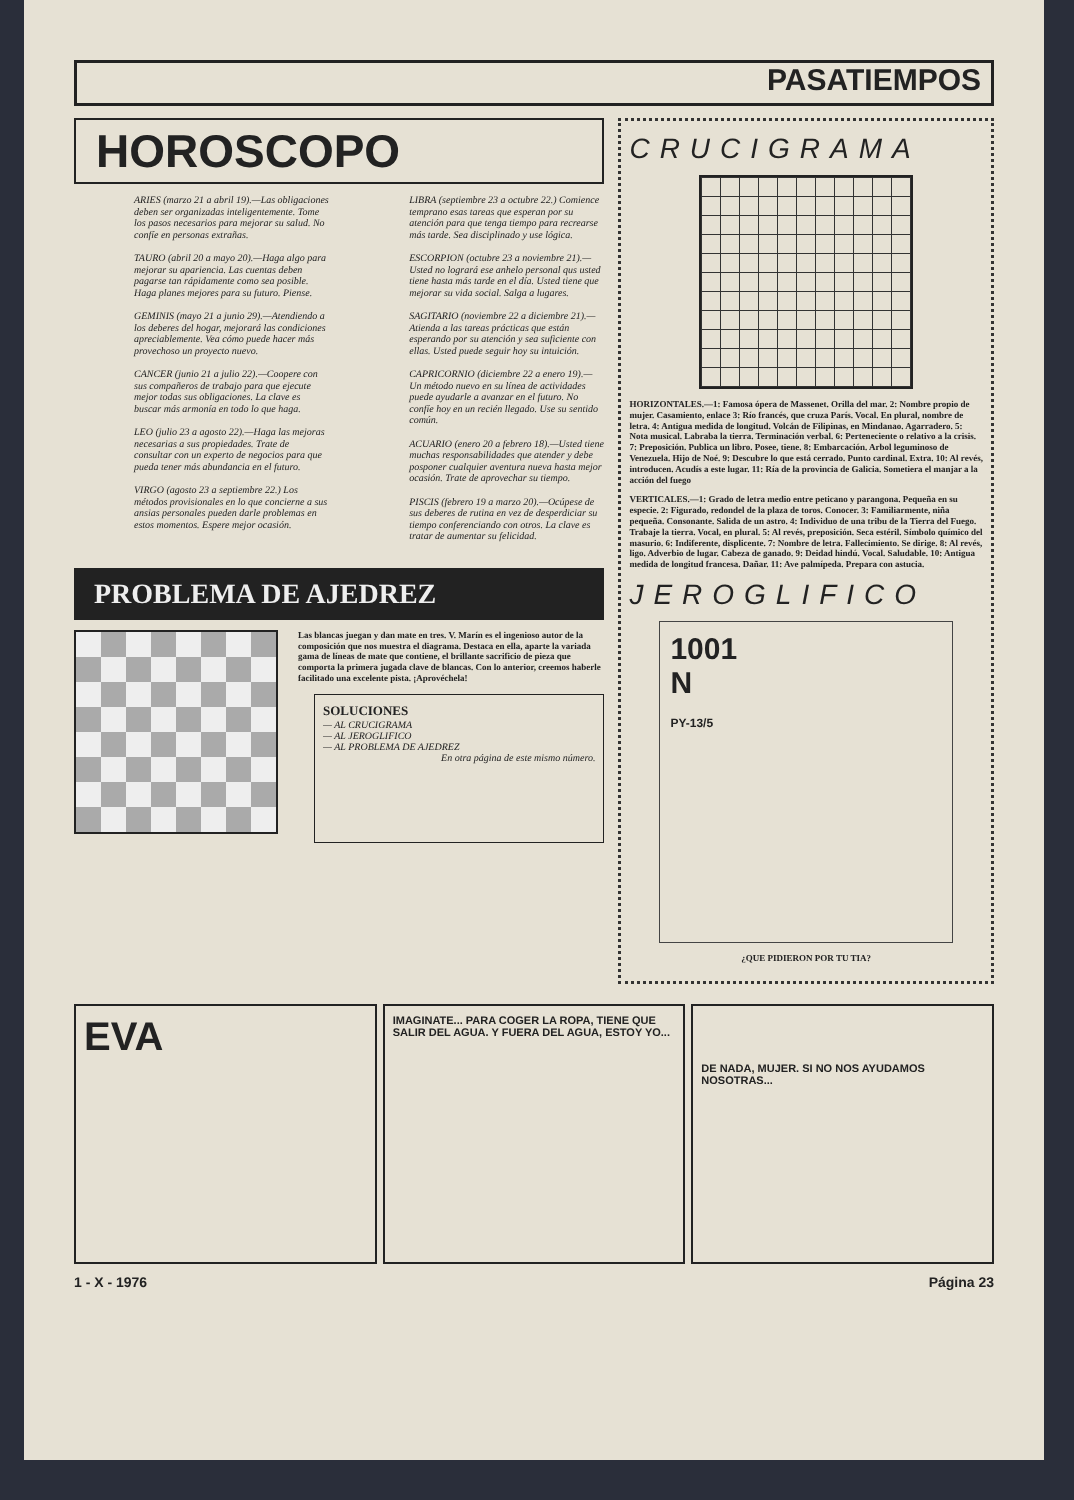PASATIEMPOS
HOROSCOPO
ARIES (marzo 21 a abril 19).—Las obligaciones deben ser organizadas inteligentemente. Tome los pasos necesarios para mejorar su salud. No confíe en personas extrañas.
TAURO (abril 20 a mayo 20).—Haga algo para mejorar su apariencia. Las cuentas deben pagarse tan rápidamente como sea posible. Haga planes mejores para su futuro. Piense.
GEMINIS (mayo 21 a junio 29).—Atendiendo a los deberes del hogar, mejorará las condiciones apreciablemente. Vea cómo puede hacer más provechoso un proyecto nuevo.
CANCER (junio 21 a julio 22).—Coopere con sus compañeros de trabajo para que ejecute mejor todas sus obligaciones. La clave es buscar más armonía en todo lo que haga.
LEO (julio 23 a agosto 22).—Haga las mejoras necesarias a sus propiedades. Trate de consultar con un experto de negocios para que pueda tener más abundancia en el futuro.
VIRGO (agosto 23 a septiembre 22.) Los métodos provisionales en lo que concierne a sus ansias personales pueden darle problemas en estos momentos. Espere mejor ocasión.
LIBRA (septiembre 23 a octubre 22.) Comience temprano esas tareas que esperan por su atención para que tenga tiempo para recrearse más tarde. Sea disciplinado y use lógica.
ESCORPION (octubre 23 a noviembre 21).—Usted no logrará ese anhelo personal qus usted tiene hasta más tarde en el día. Usted tiene que mejorar su vida social. Salga a lugares.
SAGITARIO (noviembre 22 a diciembre 21).—Atienda a las tareas prácticas que están esperando por su atención y sea suficiente con ellas. Usted puede seguir hoy su intuición.
CAPRICORNIO (diciembre 22 a enero 19).—Un método nuevo en su línea de actividades puede ayudarle a avanzar en el futuro. No confíe hoy en un recién llegado. Use su sentido común.
ACUARIO (enero 20 a febrero 18).—Usted tiene muchas responsabilidades que atender y debe posponer cualquier aventura nueva hasta mejor ocasión. Trate de aprovechar su tiempo.
PISCIS (febrero 19 a marzo 20).—Ocúpese de sus deberes de rutina en vez de desperdiciar su tiempo conferenciando con otros. La clave es tratar de aumentar su felicidad.
PROBLEMA DE AJEDREZ
Las blancas juegan y dan mate en tres. V. Marín es el ingenioso autor de la composición que nos muestra el diagrama. Destaca en ella, aparte la variada gama de líneas de mate que contiene, el brillante sacrificio de pieza que comporta la primera jugada clave de blancas. Con lo anterior, creemos haberle facilitado una excelente pista. ¡Aprovéchela!
SOLUCIONES
— AL CRUCIGRAMA
— AL JEROGLIFICO
— AL PROBLEMA DE AJEDREZ
En otra página de este mismo número.
CRUCIGRAMA
HORIZONTALES.—1: Famosa ópera de Massenet. Orilla del mar. 2: Nombre propio de mujer. Casamiento, enlace 3: Río francés, que cruza París. Vocal. En plural, nombre de letra. 4: Antigua medida de longitud. Volcán de Filipinas, en Mindanao. Agarradero. 5: Nota musical. Labraba la tierra. Terminación verbal. 6: Perteneciente o relativo a la crisis. 7: Preposición. Publica un libro. Posee, tiene. 8: Embarcación. Arbol leguminoso de Venezuela. Hijo de Noé. 9: Descubre lo que está cerrado. Punto cardinal. Extra. 10: Al revés, introducen. Acudís a este lugar. 11: Ría de la provincia de Galicia. Sometiera el manjar a la acción del fuego
VERTICALES.—1: Grado de letra medio entre peticano y parangona. Pequeña en su especie. 2: Figurado, redondel de la plaza de toros. Conocer. 3: Familiarmente, niña pequeña. Consonante. Salida de un astro. 4: Individuo de una tribu de la Tierra del Fuego. Trabaje la tierra. Vocal, en plural. 5: Al revés, preposición. Seca estéril. Símbolo químico del masurio. 6: Indiferente, displicente. 7: Nombre de letra. Fallecimiento. Se dirige. 8: Al revés, ligo. Adverbio de lugar. Cabeza de ganado. 9: Deidad hindú. Vocal. Saludable. 10: Antigua medida de longitud francesa. Dañar. 11: Ave palmípeda. Prepara con astucia.
JEROGLIFICO
1001
N
PY-13/5
¿QUE PIDIERON POR TU TIA?
EVA
IMAGINATE... PARA COGER LA ROPA, TIENE QUE SALIR DEL AGUA. Y FUERA DEL AGUA, ESTOY YO...
DE NADA, MUJER. SI NO NOS AYUDAMOS NOSOTRAS...
1 - X - 1976 Página 23